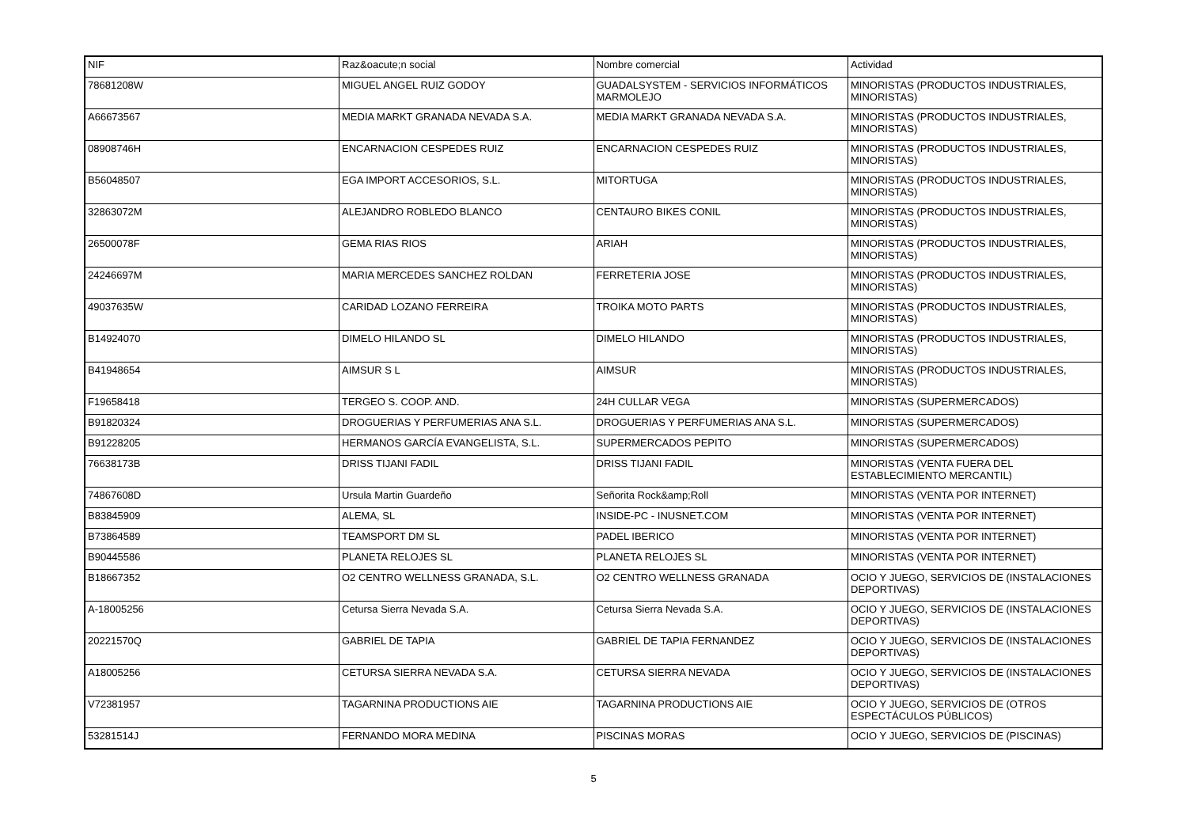| NIF | Raz&oacute;n social | Nombre comercial | Actividad |
| 78681208W | MIGUEL ANGEL RUIZ GODOY | GUADALSYSTEM - SERVICIOS INFORMÁTICOS MARMOLEJO | MINORISTAS (PRODUCTOS INDUSTRIALES, MINORISTAS) |
| A66673567 | MEDIA MARKT GRANADA NEVADA S.A. | MEDIA MARKT GRANADA NEVADA S.A. | MINORISTAS (PRODUCTOS INDUSTRIALES, MINORISTAS) |
| 08908746H | ENCARNACION CESPEDES RUIZ | ENCARNACION CESPEDES RUIZ | MINORISTAS (PRODUCTOS INDUSTRIALES, MINORISTAS) |
| B56048507 | EGA IMPORT ACCESORIOS, S.L. | MITORTUGA | MINORISTAS (PRODUCTOS INDUSTRIALES, MINORISTAS) |
| 32863072M | ALEJANDRO ROBLEDO BLANCO | CENTAURO BIKES CONIL | MINORISTAS (PRODUCTOS INDUSTRIALES, MINORISTAS) |
| 26500078F | GEMA RIAS RIOS | ARIAH | MINORISTAS (PRODUCTOS INDUSTRIALES, MINORISTAS) |
| 24246697M | MARIA MERCEDES SANCHEZ ROLDAN | FERRETERIA JOSE | MINORISTAS (PRODUCTOS INDUSTRIALES, MINORISTAS) |
| 49037635W | CARIDAD LOZANO FERREIRA | TROIKA MOTO PARTS | MINORISTAS (PRODUCTOS INDUSTRIALES, MINORISTAS) |
| B14924070 | DIMELO HILANDO SL | DIMELO HILANDO | MINORISTAS (PRODUCTOS INDUSTRIALES, MINORISTAS) |
| B41948654 | AIMSUR S L | AIMSUR | MINORISTAS (PRODUCTOS INDUSTRIALES, MINORISTAS) |
| F19658418 | TERGEO S. COOP. AND. | 24H CULLAR VEGA | MINORISTAS (SUPERMERCADOS) |
| B91820324 | DROGUERIAS Y PERFUMERIAS ANA S.L. | DROGUERIAS Y PERFUMERIAS ANA S.L. | MINORISTAS (SUPERMERCADOS) |
| B91228205 | HERMANOS GARCÍA EVANGELISTA, S.L. | SUPERMERCADOS PEPITO | MINORISTAS (SUPERMERCADOS) |
| 76638173B | DRISS TIJANI FADIL | DRISS TIJANI FADIL | MINORISTAS (VENTA FUERA DEL ESTABLECIMIENTO MERCANTIL) |
| 74867608D | Ursula Martin Guardeño | Señorita Rock&amp;Roll | MINORISTAS (VENTA POR INTERNET) |
| B83845909 | ALEMA, SL | INSIDE-PC - INUSNET.COM | MINORISTAS (VENTA POR INTERNET) |
| B73864589 | TEAMSPORT DM SL | PADEL IBERICO | MINORISTAS (VENTA POR INTERNET) |
| B90445586 | PLANETA RELOJES SL | PLANETA RELOJES SL | MINORISTAS (VENTA POR INTERNET) |
| B18667352 | O2 CENTRO WELLNESS GRANADA, S.L. | O2 CENTRO WELLNESS GRANADA | OCIO Y JUEGO, SERVICIOS DE (INSTALACIONES DEPORTIVAS) |
| A-18005256 | Cetursa Sierra Nevada S.A. | Cetursa Sierra Nevada S.A. | OCIO Y JUEGO, SERVICIOS DE (INSTALACIONES DEPORTIVAS) |
| 20221570Q | GABRIEL DE TAPIA | GABRIEL DE TAPIA FERNANDEZ | OCIO Y JUEGO, SERVICIOS DE (INSTALACIONES DEPORTIVAS) |
| A18005256 | CETURSA SIERRA NEVADA S.A. | CETURSA SIERRA NEVADA | OCIO Y JUEGO, SERVICIOS DE (INSTALACIONES DEPORTIVAS) |
| V72381957 | TAGARNINA PRODUCTIONS AIE | TAGARNINA PRODUCTIONS AIE | OCIO Y JUEGO, SERVICIOS DE (OTROS ESPECTÁCULOS PÚBLICOS) |
| 53281514J | FERNANDO MORA MEDINA | PISCINAS MORAS | OCIO Y JUEGO, SERVICIOS DE (PISCINAS) |
5